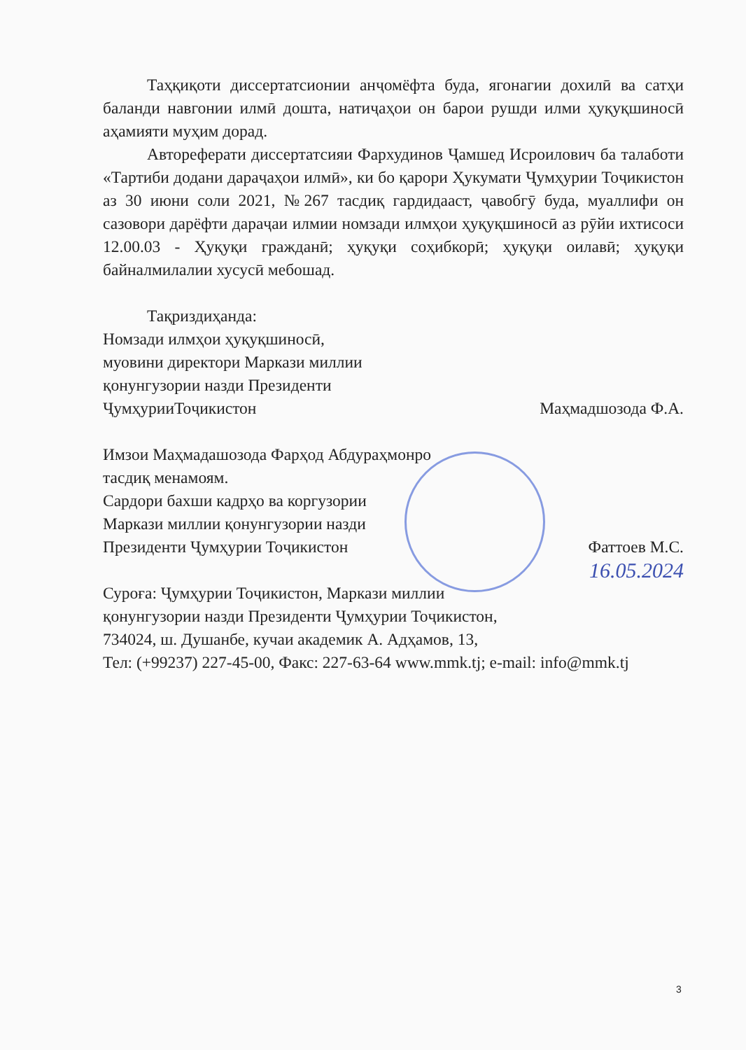Таҳқиқоти диссертатсионии анҷомёфта буда, ягонагии дохилӣ ва сатҳи баланди навгонии илмӣ дошта, натиҷаҳои он барои рушди илми ҳуқуқшиносӣ аҳамияти муҳим дорад.
Автореферати диссертатсияи Фархудинов Ҷамшед Исроилович ба талаботи «Тартиби додани дараҷаҳои илмӣ», ки бо қарори Ҳукумати Ҷумҳурии Тоҷикистон аз 30 июни соли 2021, №267 тасдиқ гардидааст, ҷавобгӯ буда, муаллифи он сазовори дарёфти дараҷаи илмии номзади илмҳои ҳуқуқшиносӣ аз рӯйи ихтисоси 12.00.03 - Ҳуқуқи гражданӣ; ҳуқуқи соҳибкорӣ; ҳуқуқи оилавӣ; ҳуқуқи байналмилалии хусусӣ мебошад.
Тақриздиҳанда:
Номзади илмҳои ҳуқуқшиносӣ,
муовини директори Маркази миллии
қонунгузории назди Президенти
ҶумҳурииТоҷикистон Маҳмадшозода Ф.А.
Имзои Маҳмадашозода Фарҳод Абдураҳмонро
тасдиқ менамоям.
Сардори бахши кадрҳо ва коргузории
Маркази миллии қонунгузории назди
Президенти Ҷумҳурии Тоҷикистон Фаттоев М.С.
16.05.2024
Суроға: Ҷумҳурии Тоҷикистон, Маркази миллии
қонунгузории назди Президенти Ҷумҳурии Тоҷикистон,
734024, ш. Душанбе, кучаи академик А. Адҳамов, 13,
Тел: (+99237) 227-45-00, Факс: 227-63-64 www.mmk.tj; e-mail: info@mmk.tj
3